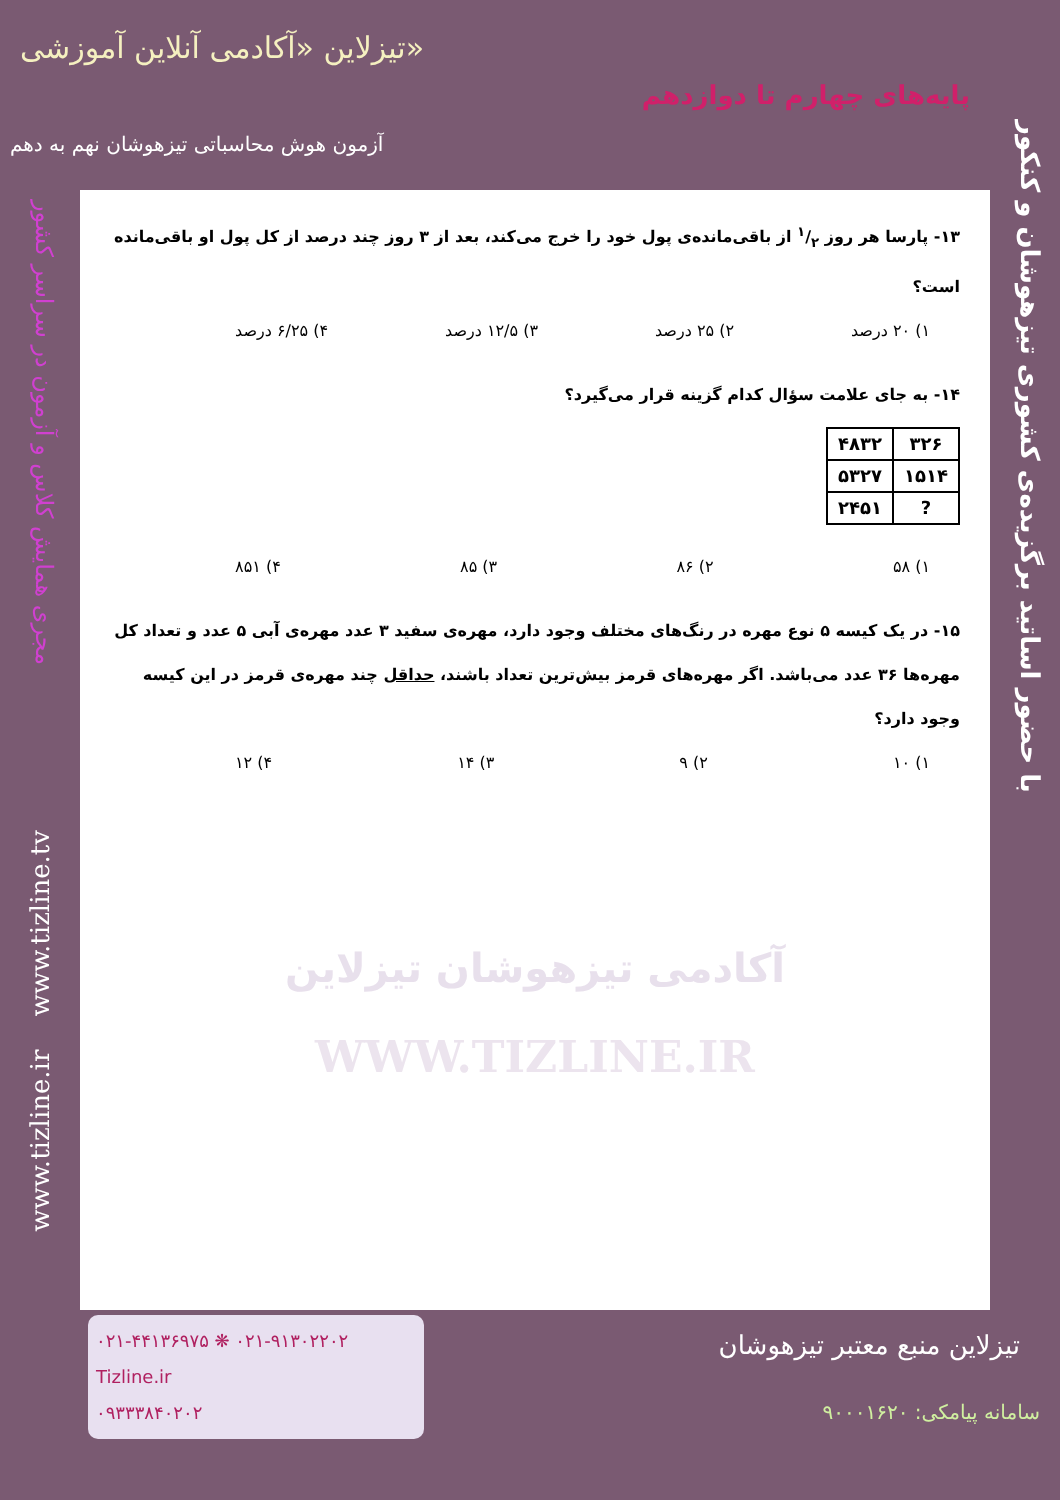تیزلاین «آکادمی آنلاین آموزشی»
پایه‌های چهارم تا دوازدهم
آزمون هوش محاسباتی تیزهوشان نهم به دهم
با حضور اساتید برگزیده‌ی کشوری تیزهوشان و کنکور
مجری همایش کلاس و آزمون در سراسر کشور
www.tizline.ir www.tizline.tv
۱۳- پارسا هر روز ۱/۲ از باقی‌مانده‌ی پول خود را خرج می‌کند، بعد از ۳ روز چند درصد از کل پول او باقی‌مانده است؟
۱) ۲۰ درصد ۲) ۲۵ درصد ۳) ۱۲/۵ درصد ۴) ۶/۲۵ درصد
۱۴- به جای علامت سؤال کدام گزینه قرار می‌گیرد؟
| ۳۲۶ | ۴۸۳۲ |
| ۱۵۱۴ | ۵۳۲۷ |
| ? | ۲۴۵۱ |
۱) ۵۸ ۲) ۸۶ ۳) ۸۵ ۴) ۸۵۱
۱۵- در یک کیسه ۵ نوع مهره در رنگ‌های مختلف وجود دارد، مهره‌ی سفید ۳ عدد مهره‌ی آبی ۵ عدد و تعداد کل مهره‌ها ۳۶ عدد می‌باشد. اگر مهره‌های قرمز بیش‌ترین تعداد باشند، حداقل چند مهره‌ی قرمز در این کیسه وجود دارد؟
۱) ۱۰ ۲) ۹ ۳) ۱۴ ۴) ۱۲
آکادمی تیزهوشان تیزلاین
WWW.TIZLINE.IR
۰۲۱-۴۴۱۳۶۹۷۵ ❋ ۰۲۱-۹۱۳۰۲۲۰۲
Tizline.ir
۰۹۳۳۳۸۴۰۲۰۲
تیزلاین منبع معتبر تیزهوشان
سامانه پیامکی: ۹۰۰۰۱۶۲۰